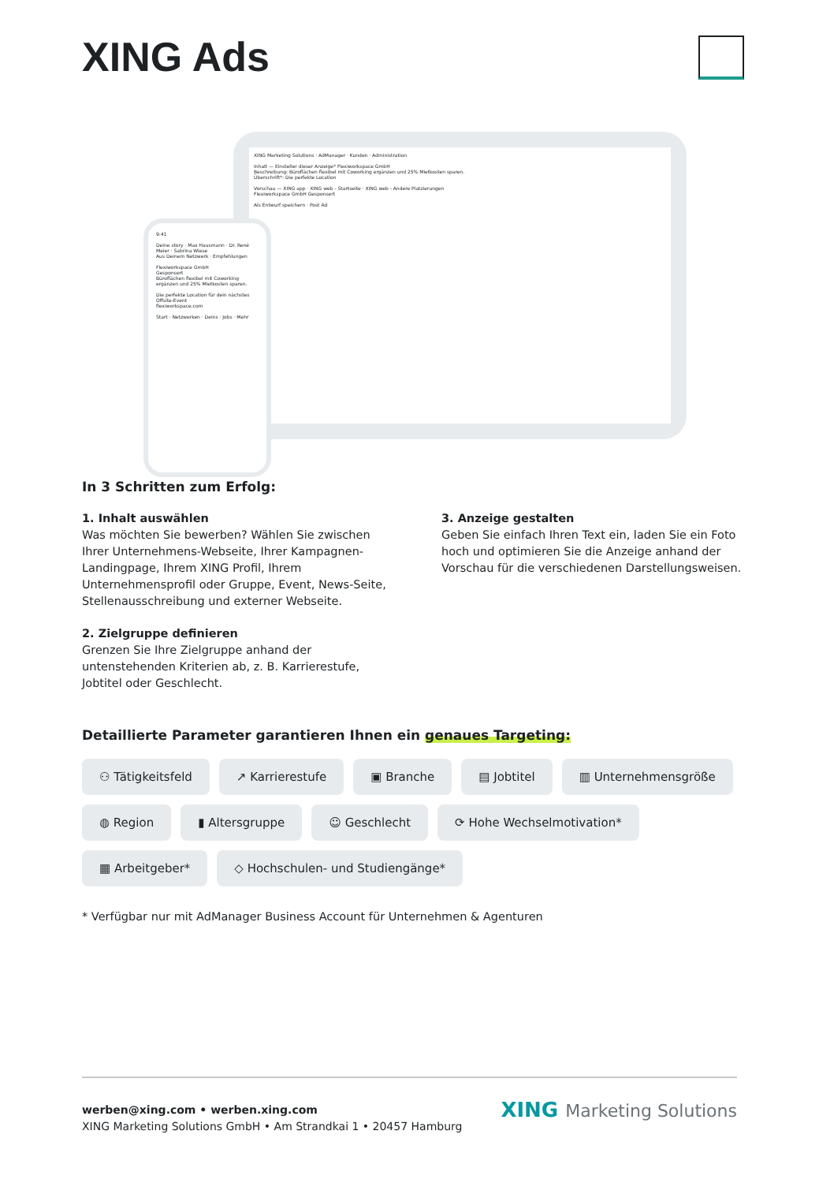XING Ads
XING Marketing Solutions · AdManager · Kunden · Administration
Inhalt — Einsteller dieser Anzeige* Flexiworkspace GmbH
Beschreibung: Büroflächen flexibel mit Coworking ergänzen und 25% Mietkosten sparen.
Überschrift*: Die perfekte Location
Vorschau — XING app · XING web - Startseite · XING web - Andere Platzierungen
Flexiworkspace GmbH Gesponsert
Als Entwurf speichern · Post Ad
9:41
Deine story · Max Hausmann · Dr. René Meier · Sabrina Wiese
Aus Deinem Netzwerk · Empfehlungen
Flexiworkspace GmbH
Gesponsert
Büroflächen flexibel mit Coworking ergänzen und 25% Mietkosten sparen.
Die perfekte Location für dein nächstes Offsite-Event
flexiworkspace.com
Start · Netzwerken · Deins · Jobs · Mehr
In 3 Schritten zum Erfolg:
1. Inhalt auswählen
Was möchten Sie bewerben? Wählen Sie zwischen Ihrer Unternehmens-Webseite, Ihrer Kampagnen-Landingpage, Ihrem XING Profil, Ihrem Unternehmensprofil oder Gruppe, Event, News-Seite, Stellenausschreibung und externer Webseite.
2. Zielgruppe definieren
Grenzen Sie Ihre Zielgruppe anhand der untenstehenden Kriterien ab, z. B. Karrierestufe, Jobtitel oder Geschlecht.
3. Anzeige gestalten
Geben Sie einfach Ihren Text ein, laden Sie ein Foto hoch und optimieren Sie die Anzeige anhand der Vorschau für die verschiedenen Darstellungsweisen.
Detaillierte Parameter garantieren Ihnen ein genaues Targeting:
⚇ Tätigkeitsfeld
↗ Karrierestufe
▣ Branche
▤ Jobtitel
▥ Unternehmensgröße
◍ Region
▮ Altersgruppe
☺ Geschlecht
⟳ Hohe Wechselmotivation*
▦ Arbeitgeber*
◇ Hochschulen- und Studiengänge*
* Verfügbar nur mit AdManager Business Account für Unternehmen & Agenturen
werben@xing.com • werben.xing.com
XING Marketing Solutions GmbH • Am Strandkai 1 • 20457 Hamburg
XING Marketing Solutions